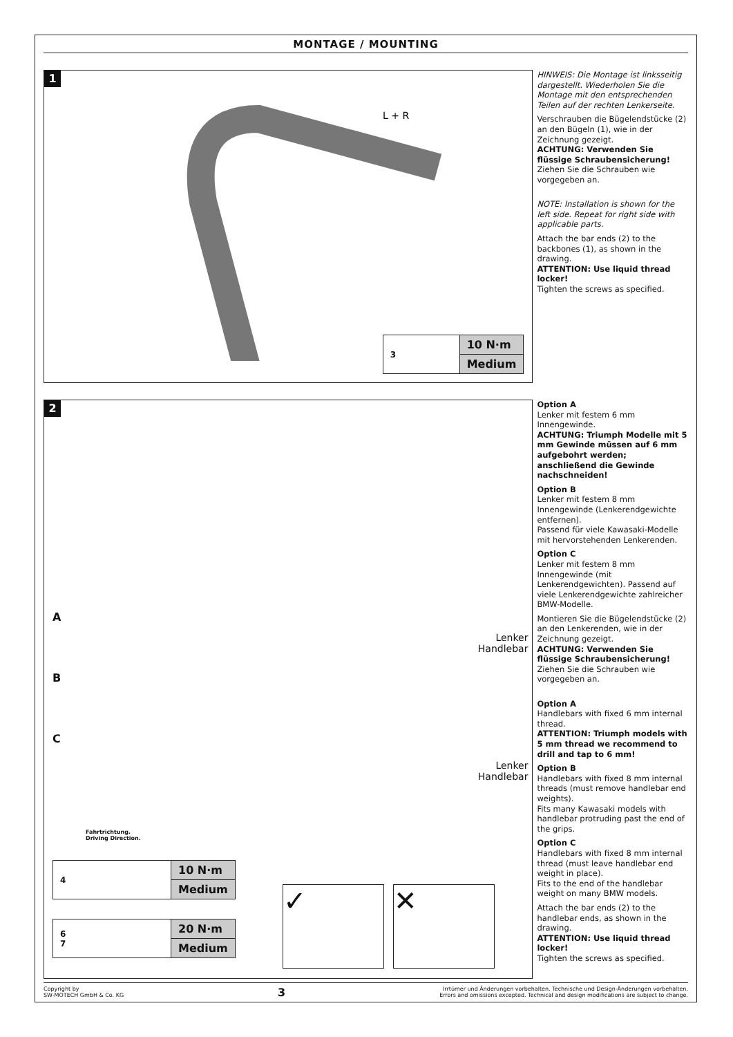MONTAGE / MOUNTING
1
L + R
| 3 | 10 N·m |
| | Medium |
HINWEIS: Die Montage ist linksseitig dargestellt. Wiederholen Sie die Montage mit den entsprechenden Teilen auf der rechten Lenkerseite.
Verschrauben die Bügelendstücke (2) an den Bügeln (1), wie in der Zeichnung gezeigt.
ACHTUNG: Verwenden Sie flüssige Schraubensicherung!
Ziehen Sie die Schrauben wie vorgegeben an.
NOTE: Installation is shown for the left side. Repeat for right side with applicable parts.
Attach the bar ends (2) to the backbones (1), as shown in the drawing.
ATTENTION: Use liquid thread locker!
Tighten the screws as specified.
2
A
B
C
Lenker
Handlebar
Lenker
Handlebar
Fahrtrichtung.
Driving Direction.
| 4 | 10 N·m |
| | Medium |
| 6 7 | 20 N·m |
| | Medium |
✓ ✕
Option A
Lenker mit festem 6 mm Innengewinde.
ACHTUNG: Triumph Modelle mit 5 mm Gewinde müssen auf 6 mm aufgebohrt werden; anschließend die Gewinde nachschneiden!
Option B
Lenker mit festem 8 mm Innengewinde (Lenkerendgewichte entfernen).
Passend für viele Kawasaki-Modelle mit hervorstehenden Lenkerenden.
Option C
Lenker mit festem 8 mm Innengewinde (mit Lenkerendgewichten). Passend auf viele Lenkerendgewichte zahlreicher BMW-Modelle.
Montieren Sie die Bügelendstücke (2) an den Lenkerenden, wie in der Zeichnung gezeigt.
ACHTUNG: Verwenden Sie flüssige Schraubensicherung!
Ziehen Sie die Schrauben wie vorgegeben an.
Option A
Handlebars with fixed 6 mm internal thread.
ATTENTION: Triumph models with 5 mm thread we recommend to drill and tap to 6 mm!
Option B
Handlebars with fixed 8 mm internal threads (must remove handlebar end weights).
Fits many Kawasaki models with handlebar protruding past the end of the grips.
Option C
Handlebars with fixed 8 mm internal thread (must leave handlebar end weight in place).
Fits to the end of the handlebar weight on many BMW models.
Attach the bar ends (2) to the handlebar ends, as shown in the drawing.
ATTENTION: Use liquid thread locker!
Tighten the screws as specified.
Copyright by
SW-MOTECH GmbH & Co. KG
3
Irrtümer und Änderungen vorbehalten. Technische und Design-Änderungen vorbehalten.
Errors and omissions excepted. Technical and design modifications are subject to change.